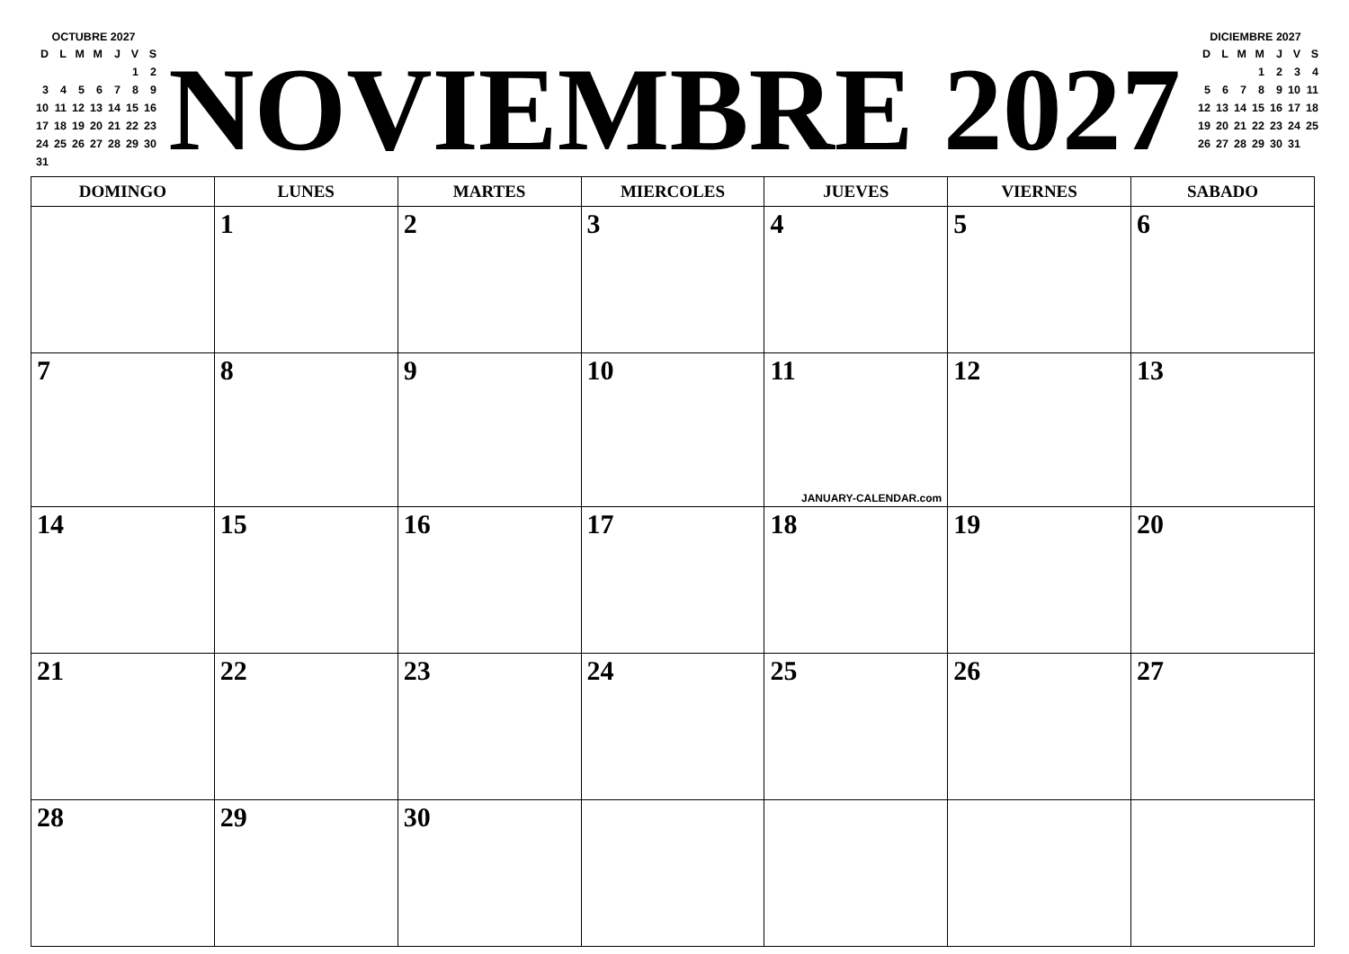OCTUBRE 2027
| D | L | M | M | J | V | S |
| | | | | | 1 | 2 |
| 3 | 4 | 5 | 6 | 7 | 8 | 9 |
| 10 | 11 | 12 | 13 | 14 | 15 | 16 |
| 17 | 18 | 19 | 20 | 21 | 22 | 23 |
| 24 | 25 | 26 | 27 | 28 | 29 | 30 |
| 31 | | | | | | |
NOVIEMBRE 2027
DICIEMBRE 2027
| D | L | M | M | J | V | S |
| | | | 1 | 2 | 3 | 4 |
| 5 | 6 | 7 | 8 | 9 | 10 | 11 |
| 12 | 13 | 14 | 15 | 16 | 17 | 18 |
| 19 | 20 | 21 | 22 | 23 | 24 | 25 |
| 26 | 27 | 28 | 29 | 30 | 31 | |
| DOMINGO | LUNES | MARTES | MIERCOLES | JUEVES | VIERNES | SABADO |
| --- | --- | --- | --- | --- | --- | --- |
| | 1 | 2 | 3 | 4 | 5 | 6 |
| 7 | 8 | 9 | 10 | 11 JANUARY-CALENDAR.com | 12 | 13 |
| 14 | 15 | 16 | 17 | 18 | 19 | 20 |
| 21 | 22 | 23 | 24 | 25 | 26 | 27 |
| 28 | 29 | 30 | | | | |